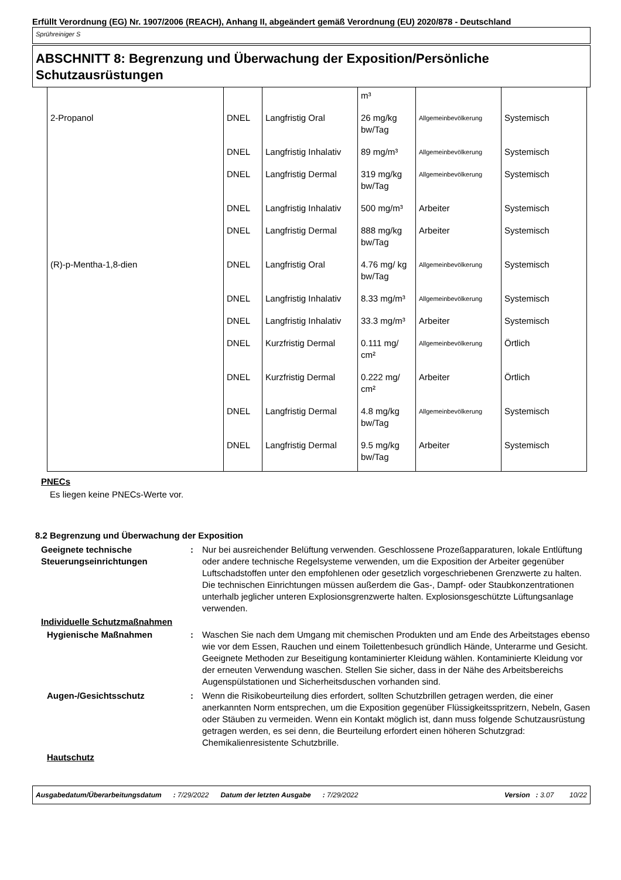Erfüllt Verordnung (EG) Nr. 1907/2006 (REACH), Anhang II, abgeändert gemäß Verordnung (EU) 2020/878 - Deutschland
Sprühreiniger S
ABSCHNITT 8: Begrenzung und Überwachung der Exposition/Persönliche Schutzausrüstungen
| | | | m³ | | |
| 2-Propanol | DNEL | Langfristig Oral | 26 mg/kg bw/Tag | Allgemeinbevölkerung | Systemisch |
| | DNEL | Langfristig Inhalativ | 89 mg/m³ | Allgemeinbevölkerung | Systemisch |
| | DNEL | Langfristig Dermal | 319 mg/kg bw/Tag | Allgemeinbevölkerung | Systemisch |
| | DNEL | Langfristig Inhalativ | 500 mg/m³ | Arbeiter | Systemisch |
| | DNEL | Langfristig Dermal | 888 mg/kg bw/Tag | Arbeiter | Systemisch |
| (R)-p-Mentha-1,8-dien | DNEL | Langfristig Oral | 4.76 mg/ kg bw/Tag | Allgemeinbevölkerung | Systemisch |
| | DNEL | Langfristig Inhalativ | 8.33 mg/m³ | Allgemeinbevölkerung | Systemisch |
| | DNEL | Langfristig Inhalativ | 33.3 mg/m³ | Arbeiter | Systemisch |
| | DNEL | Kurzfristig Dermal | 0.111 mg/ cm² | Allgemeinbevölkerung | Örtlich |
| | DNEL | Kurzfristig Dermal | 0.222 mg/ cm² | Arbeiter | Örtlich |
| | DNEL | Langfristig Dermal | 4.8 mg/kg bw/Tag | Allgemeinbevölkerung | Systemisch |
| | DNEL | Langfristig Dermal | 9.5 mg/kg bw/Tag | Arbeiter | Systemisch |
PNECs
Es liegen keine PNECs-Werte vor.
8.2 Begrenzung und Überwachung der Exposition
Geeignete technische Steuerungseinrichtungen
: Nur bei ausreichender Belüftung verwenden. Geschlossene Prozeßapparaturen, lokale Entlüftung oder andere technische Regelsysteme verwenden, um die Exposition der Arbeiter gegenüber Luftschadstoffen unter den empfohlenen oder gesetzlich vorgeschriebenen Grenzwerte zu halten. Die technischen Einrichtungen müssen außerdem die Gas-, Dampf- oder Staubkonzentrationen unterhalb jeglicher unteren Explosionsgrenzwerte halten. Explosionsgeschützte Lüftungsanlage verwenden.
Individuelle Schutzmaßnahmen
Hygienische Maßnahmen : Waschen Sie nach dem Umgang mit chemischen Produkten und am Ende des Arbeitstages ebenso wie vor dem Essen, Rauchen und einem Toilettenbesuch gründlich Hände, Unterarme und Gesicht. Geeignete Methoden zur Beseitigung kontaminierter Kleidung wählen. Kontaminierte Kleidung vor der erneuten Verwendung waschen. Stellen Sie sicher, dass in der Nähe des Arbeitsbereichs Augenspülstationen und Sicherheitsduschen vorhanden sind.
Augen-/Gesichtsschutz : Wenn die Risikobeurteilung dies erfordert, sollten Schutzbrillen getragen werden, die einer anerkannten Norm entsprechen, um die Exposition gegenüber Flüssigkeitsspritzern, Nebeln, Gasen oder Stäuben zu vermeiden. Wenn ein Kontakt möglich ist, dann muss folgende Schutzausrüstung getragen werden, es sei denn, die Beurteilung erfordert einen höheren Schutzgrad: Chemikalienresistente Schutzbrille.
Hautschutz
Ausgabedatum/Überarbeitungsdatum : 7/29/2022 Datum der letzten Ausgabe : 7/29/2022 Version : 3.07 10/22